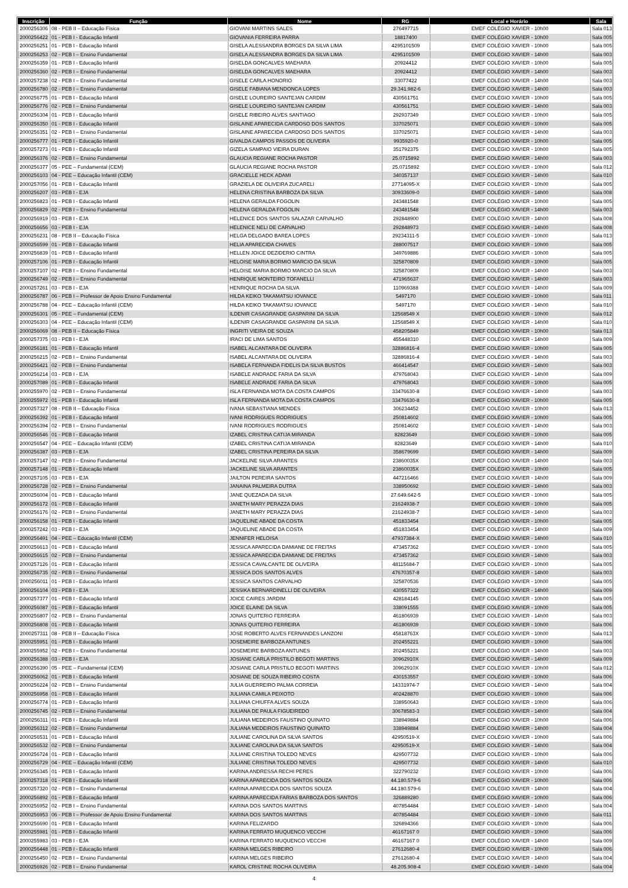| Inscrição | Função | Nome | RG | Local e Horário | Sala |
| --- | --- | --- | --- | --- | --- |
| 2000256306 | 08 - PEB II – Educação Física | GIOVANI MARTINS SALES | 276497715 | EMEF COLÉGIO XAVIER - 10h00 | Sala 013 |
| 2000256422 | 01 - PEB I - Educação Infantil | GIOVANIA FERREIRA PARRA | 18817400 | EMEF COLÉGIO XAVIER - 10h00 | Sala 005 |
| 2000256251 | 01 - PEB I - Educação Infantil | GISELA ALESSANDRA BORGES DA SILVA LIMA | 4295101509 | EMEF COLÉGIO XAVIER - 10h00 | Sala 005 |
| 2000256253 | 02 - PEB I – Ensino Fundamental | GISELA ALESSANDRA BORGES DA SILVA LIMA | 4295101509 | EMEF COLÉGIO XAVIER - 14h00 | Sala 003 |
| 2000256359 | 01 - PEB I - Educação Infantil | GISELDA GONCALVES MAEHARA | 20924412 | EMEF COLÉGIO XAVIER - 10h00 | Sala 005 |
| 2000256360 | 02 - PEB I – Ensino Fundamental | GISELDA GONCALVES MAEHARA | 20924412 | EMEF COLÉGIO XAVIER - 14h00 | Sala 003 |
| 2000257238 | 02 - PEB I – Ensino Fundamental | GISELE CARLA HONORIO | 33077422 | EMEF COLÉGIO XAVIER - 14h00 | Sala 003 |
| 2000256780 | 02 - PEB I – Ensino Fundamental | GISELE FABIANA MENDONCA LOPES | 29.341.982-6 | EMEF COLÉGIO XAVIER - 14h00 | Sala 003 |
| 2000256775 | 01 - PEB I - Educação Infantil | GISELE LOUREIRO SANTEJAN CARDIM | 430561751 | EMEF COLÉGIO XAVIER - 10h00 | Sala 005 |
| 2000256776 | 02 - PEB I – Ensino Fundamental | GISELE LOUREIRO SANTEJAN CARDIM | 430561751 | EMEF COLÉGIO XAVIER - 14h00 | Sala 003 |
| 2000256304 | 01 - PEB I - Educação Infantil | GISELE RIBEIRO ALVES SANTIAGO | 292937349 | EMEF COLÉGIO XAVIER - 10h00 | Sala 005 |
| 2000256350 | 01 - PEB I - Educação Infantil | GISLAINE APARECIDA CARDOSO DOS SANTOS | 337025071 | EMEF COLÉGIO XAVIER - 10h00 | Sala 005 |
| 2000256351 | 02 - PEB I – Ensino Fundamental | GISLAINE APARECIDA CARDOSO DOS SANTOS | 337025071 | EMEF COLÉGIO XAVIER - 14h00 | Sala 003 |
| 2000256777 | 01 - PEB I - Educação Infantil | GIVALDA CAMPOS PASSOS DE OLIVEIRA | 9935920-0 | EMEF COLÉGIO XAVIER - 10h00 | Sala 005 |
| 2000257273 | 01 - PEB I - Educação Infantil | GIZELA SAMPAIO VIEIRA DURAN | 351792375 | EMEF COLÉGIO XAVIER - 10h00 | Sala 005 |
| 2000256376 | 02 - PEB I – Ensino Fundamental | GLAUCIA REGIANE ROCHA PASTOR | 25.0715892 | EMEF COLÉGIO XAVIER - 14h00 | Sala 003 |
| 2000256377 | 05 - PEE – Fundamental (CEM) | GLAUCIA REGIANE ROCHA PASTOR | 25.0715892 | EMEF COLÉGIO XAVIER - 10h00 | Sala 012 |
| 2000256103 | 04 - PEE – Educação Infantil (CEM) | GRACIELLE HECK ADAMI | 340357137 | EMEF COLÉGIO XAVIER - 14h00 | Sala 010 |
| 2000257056 | 01 - PEB I - Educação Infantil | GRAZIELA DE OLIVEIRA ZUCARELI | 27714095-X | EMEF COLÉGIO XAVIER - 10h00 | Sala 005 |
| 2000256207 | 03 - PEB I - EJA | HELENA CRISTINA BARBOZA DA SILVA | 30933609-0 | EMEF COLÉGIO XAVIER - 14h00 | Sala 008 |
| 2000256823 | 01 - PEB I - Educação Infantil | HELENA GERALDA FOGOLIN | 243481548 | EMEF COLÉGIO XAVIER - 10h00 | Sala 005 |
| 2000256829 | 02 - PEB I – Ensino Fundamental | HELENA GERALDA FOGOLIN | 243481548 | EMEF COLÉGIO XAVIER - 14h00 | Sala 003 |
| 2000256919 | 03 - PEB I - EJA | HELENICE DOS SANTOS SALAZAR CARVALHO | 292848900 | EMEF COLÉGIO XAVIER - 14h00 | Sala 008 |
| 2000256656 | 03 - PEB I - EJA | HELENICE NELI DE CARVALHO | 292848973 | EMEF COLÉGIO XAVIER - 14h00 | Sala 008 |
| 2000256231 | 08 - PEB II – Educação Física | HELGA DELGADO BAREA LOPES | 29234311-5 | EMEF COLÉGIO XAVIER - 10h00 | Sala 013 |
| 2000256599 | 01 - PEB I - Educação Infantil | HELIA APARECIDA CHAVES | 288007517 | EMEF COLÉGIO XAVIER - 10h00 | Sala 005 |
| 2000256839 | 01 - PEB I - Educação Infantil | HELLEN JOICE DEZIDERIO CINTRA | 349769886 | EMEF COLÉGIO XAVIER - 10h00 | Sala 005 |
| 2000257106 | 01 - PEB I - Educação Infantil | HELOISE MARIA BORMIO MARCIO DA SILVA | 325870809 | EMEF COLÉGIO XAVIER - 10h00 | Sala 005 |
| 2000257107 | 02 - PEB I – Ensino Fundamental | HELOISE MARIA BORMIO MARCIO DA SILVA | 325870809 | EMEF COLÉGIO XAVIER - 14h00 | Sala 003 |
| 2000256749 | 02 - PEB I – Ensino Fundamental | HENRIQUE MONTEIRO TOFANELLI | 471965637 | EMEF COLÉGIO XAVIER - 14h00 | Sala 003 |
| 2000257261 | 03 - PEB I - EJA | HENRIQUE ROCHA DA SILVA | 110969388 | EMEF COLÉGIO XAVIER - 14h00 | Sala 009 |
| 2000256787 | 06 - PEB I – Professor de Apoio Ensino Fundamental | HILDA KEIKO TAKAMATSU IOVANCE | 5497170 | EMEF COLÉGIO XAVIER - 10h00 | Sala 011 |
| 2000256788 | 04 - PEE – Educação Infantil (CEM) | HILDA KEIKO TAKAMATSU IOVANCE | 5497170 | EMEF COLÉGIO XAVIER - 14h00 | Sala 010 |
| 2000256301 | 05 - PEE – Fundamental (CEM) | ILDENIR CASAGRANDE GASPARINI DA SILVA | 12568549 X | EMEF COLÉGIO XAVIER - 10h00 | Sala 012 |
| 2000256303 | 04 - PEE – Educação Infantil (CEM) | ILDENIR CASAGRANDE GASPARINI DA SILVA | 12568549 X | EMEF COLÉGIO XAVIER - 14h00 | Sala 010 |
| 2000256069 | 08 - PEB II – Educação Física | INGRITI VIEIRA DE SOUZA | 458205849 | EMEF COLÉGIO XAVIER - 10h00 | Sala 013 |
| 2000257375 | 03 - PEB I - EJA | IRACI DE LIMA SANTOS | 455448310 | EMEF COLÉGIO XAVIER - 14h00 | Sala 009 |
| 2000256181 | 01 - PEB I - Educação Infantil | ISABEL ALCANTARA DE OLIVEIRA | 32886816-4 | EMEF COLÉGIO XAVIER - 10h00 | Sala 005 |
| 2000256215 | 02 - PEB I – Ensino Fundamental | ISABEL ALCANTARA DE OLIVEIRA | 32886816-4 | EMEF COLÉGIO XAVIER - 14h00 | Sala 003 |
| 2000256421 | 02 - PEB I – Ensino Fundamental | ISABELA FERNANDA FIDELIS DA SILVA BUSTOS | 466414547 | EMEF COLÉGIO XAVIER - 14h00 | Sala 003 |
| 2000256214 | 03 - PEB I - EJA | ISABELE ANDRADE FARIA DA SILVA | 479768043 | EMEF COLÉGIO XAVIER - 14h00 | Sala 009 |
| 2000257089 | 01 - PEB I - Educação Infantil | ISABELE ANDRADE FARIA DA SILVA | 479768043 | EMEF COLÉGIO XAVIER - 10h00 | Sala 005 |
| 2000255970 | 02 - PEB I – Ensino Fundamental | ISLA FERNANDA MOTA DA COSTA CAMPOS | 33476630-8 | EMEF COLÉGIO XAVIER - 14h00 | Sala 003 |
| 2000255972 | 01 - PEB I - Educação Infantil | ISLA FERNANDA MOTA DA COSTA CAMPOS | 33476630-8 | EMEF COLÉGIO XAVIER - 10h00 | Sala 005 |
| 2000257327 | 08 - PEB II – Educação Física | IVANA SEBASTIANA MENDES | 306234452 | EMEF COLÉGIO XAVIER - 10h00 | Sala 013 |
| 2000256392 | 01 - PEB I - Educação Infantil | IVANI RODRIGUES RODRIGUES | 250814602 | EMEF COLÉGIO XAVIER - 10h00 | Sala 005 |
| 2000256394 | 02 - PEB I – Ensino Fundamental | IVANI RODRIGUES RODRIGUES | 250814602 | EMEF COLÉGIO XAVIER - 14h00 | Sala 003 |
| 2000256546 | 01 - PEB I - Educação Infantil | IZABEL CRISTINA CATIJA MIRANDA | 82823649 | EMEF COLÉGIO XAVIER - 10h00 | Sala 005 |
| 2000256547 | 04 - PEE – Educação Infantil (CEM) | IZABEL CRISTINA CATIJA MIRANDA | 82823649 | EMEF COLÉGIO XAVIER - 14h00 | Sala 010 |
| 2000256387 | 03 - PEB I - EJA | IZABEL CRISTINA PEREIRA DA SILVA | 358679699 | EMEF COLÉGIO XAVIER - 14h00 | Sala 009 |
| 2000257147 | 02 - PEB I – Ensino Fundamental | JACKELINE SILVA ARANTES | 23860035X | EMEF COLÉGIO XAVIER - 14h00 | Sala 003 |
| 2000257148 | 01 - PEB I - Educação Infantil | JACKELINE SILVA ARANTES | 23860035X | EMEF COLÉGIO XAVIER - 10h00 | Sala 005 |
| 2000257105 | 03 - PEB I - EJA | JAILTON PEREIRA SANTOS | 447216466 | EMEF COLÉGIO XAVIER - 14h00 | Sala 009 |
| 2000256728 | 02 - PEB I – Ensino Fundamental | JANAINA PALMEIRA DUTRA | 338950692 | EMEF COLÉGIO XAVIER - 14h00 | Sala 003 |
| 2000256004 | 01 - PEB I - Educação Infantil | JANE QUEZADA DA SILVA | 27.649.642-5 | EMEF COLÉGIO XAVIER - 10h00 | Sala 005 |
| 2000256172 | 01 - PEB I - Educação Infantil | JANETH MARY PERAZZA DIAS | 21624938-7 | EMEF COLÉGIO XAVIER - 10h00 | Sala 005 |
| 2000256176 | 02 - PEB I – Ensino Fundamental | JANETH MARY PERAZZA DIAS | 21624938-7 | EMEF COLÉGIO XAVIER - 14h00 | Sala 003 |
| 2000256158 | 01 - PEB I - Educação Infantil | JAQUELINE ABADE DA COSTA | 451833454 | EMEF COLÉGIO XAVIER - 10h00 | Sala 005 |
| 2000257242 | 03 - PEB I - EJA | JAQUELINE ABADE DA COSTA | 451833454 | EMEF COLÉGIO XAVIER - 14h00 | Sala 009 |
| 2000256491 | 04 - PEE – Educação Infantil (CEM) | JENNIFER HELOISA | 47937384-X | EMEF COLÉGIO XAVIER - 14h00 | Sala 010 |
| 2000256613 | 01 - PEB I - Educação Infantil | JESSICA APARECIDA DAMIANE DE FREITAS | 473457362 | EMEF COLÉGIO XAVIER - 10h00 | Sala 005 |
| 2000256615 | 02 - PEB I – Ensino Fundamental | JESSICA APARECIDA DAMIANE DE FREITAS | 473457362 | EMEF COLÉGIO XAVIER - 14h00 | Sala 003 |
| 2000257126 | 01 - PEB I - Educação Infantil | JESSICA CAVALCANTE DE OLIVEIRA | 48115684-7 | EMEF COLÉGIO XAVIER - 10h00 | Sala 005 |
| 2000256735 | 02 - PEB I – Ensino Fundamental | JESSICA DOS SANTOS ALVES | 47670357-8 | EMEF COLÉGIO XAVIER - 14h00 | Sala 003 |
| 2000256011 | 01 - PEB I - Educação Infantil | JESSICA SANTOS CARVALHO | 325870536 | EMEF COLÉGIO XAVIER - 10h00 | Sala 005 |
| 2000256104 | 03 - PEB I - EJA | JESSIKA BERNARDINELLI DE OLIVEIRA | 430557322 | EMEF COLÉGIO XAVIER - 14h00 | Sala 009 |
| 2000257377 | 01 - PEB I - Educação Infantil | JOICE CAIRES JARDIM | 428184145 | EMEF COLÉGIO XAVIER - 10h00 | Sala 005 |
| 2000256087 | 01 - PEB I - Educação Infantil | JOICE ELAINE DA SILVA | 338091555 | EMEF COLÉGIO XAVIER - 10h00 | Sala 005 |
| 2000256807 | 02 - PEB I – Ensino Fundamental | JONAS QUITERIO FERREIRA | 461806939 | EMEF COLÉGIO XAVIER - 14h00 | Sala 003 |
| 2000256808 | 01 - PEB I - Educação Infantil | JONAS QUITERIO FERREIRA | 461806939 | EMEF COLÉGIO XAVIER - 10h00 | Sala 006 |
| 2000257311 | 08 - PEB II – Educação Física | JOSE ROBERTO ALVES FERNANDES LANZONI | 45818763X | EMEF COLÉGIO XAVIER - 10h00 | Sala 013 |
| 2000255951 | 01 - PEB I - Educação Infantil | JOSEMEIRE BARBOZA ANTUNES | 202455221 | EMEF COLÉGIO XAVIER - 10h00 | Sala 006 |
| 2000255952 | 02 - PEB I – Ensino Fundamental | JOSEMEIRE BARBOZA ANTUNES | 202455221 | EMEF COLÉGIO XAVIER - 14h00 | Sala 003 |
| 2000256388 | 03 - PEB I - EJA | JOSIANE CARLA PRISTILO BEGOTI MARTINS | 30962910X | EMEF COLÉGIO XAVIER - 14h00 | Sala 009 |
| 2000256390 | 05 - PEE – Fundamental (CEM) | JOSIANE CARLA PRISTILO BEGOTI MARTINS | 30962910X | EMEF COLÉGIO XAVIER - 10h00 | Sala 012 |
| 2000256062 | 01 - PEB I - Educação Infantil | JOSIANE DE SOUZA RIBEIRO COSTA | 430153557 | EMEF COLÉGIO XAVIER - 10h00 | Sala 006 |
| 2000256224 | 02 - PEB I – Ensino Fundamental | JULIA GUERREIRO PALMA CORREIA | 14331974-7 | EMEF COLÉGIO XAVIER - 14h00 | Sala 004 |
| 2000256958 | 01 - PEB I - Educação Infantil | JULIANA CAMILA PEIXOTO | 402428870 | EMEF COLÉGIO XAVIER - 10h00 | Sala 006 |
| 2000256774 | 01 - PEB I - Educação Infantil | JULIANA CHIUFFA ALVES SOUZA | 338950643 | EMEF COLÉGIO XAVIER - 10h00 | Sala 006 |
| 2000256745 | 02 - PEB I – Ensino Fundamental | JULIANA DE PAULA FIGUEIREDO | 30678583-3 | EMEF COLÉGIO XAVIER - 14h00 | Sala 004 |
| 2000256311 | 01 - PEB I - Educação Infantil | JULIANA MEDEIROS FAUSTINO QUINATO | 338949884 | EMEF COLÉGIO XAVIER - 10h00 | Sala 006 |
| 2000256312 | 02 - PEB I – Ensino Fundamental | JULIANA MEDEIROS FAUSTINO QUINATO | 338949884 | EMEF COLÉGIO XAVIER - 14h00 | Sala 004 |
| 2000256531 | 01 - PEB I - Educação Infantil | JULIANE CAROLINA DA SILVA SANTOS | 42950519-X | EMEF COLÉGIO XAVIER - 10h00 | Sala 006 |
| 2000256532 | 02 - PEB I – Ensino Fundamental | JULIANE CAROLINA DA SILVA SANTOS | 42950519-X | EMEF COLÉGIO XAVIER - 14h00 | Sala 004 |
| 2000256724 | 01 - PEB I - Educação Infantil | JULIANE CRISTINA TOLEDO NEVES | 429507732 | EMEF COLÉGIO XAVIER - 10h00 | Sala 006 |
| 2000256729 | 04 - PEE – Educação Infantil (CEM) | JULIANE CRISTINA TOLEDO NEVES | 429507732 | EMEF COLÉGIO XAVIER - 14h00 | Sala 010 |
| 2000256345 | 01 - PEB I - Educação Infantil | KARINA ANDRESSA RECHI PERES | 322790232 | EMEF COLÉGIO XAVIER - 10h00 | Sala 006 |
| 2000257318 | 01 - PEB I - Educação Infantil | KARINA APARECIDA DOS SANTOS SOUZA | 44.180.579-6 | EMEF COLÉGIO XAVIER - 10h00 | Sala 006 |
| 2000257320 | 02 - PEB I – Ensino Fundamental | KARINA APARECIDA DOS SANTOS SOUZA | 44.180.579-6 | EMEF COLÉGIO XAVIER - 14h00 | Sala 004 |
| 2000256892 | 01 - PEB I - Educação Infantil | KARINA APARECIDA FARIAS BARBOZA DOS SANTOS | 326889280 | EMEF COLÉGIO XAVIER - 10h00 | Sala 006 |
| 2000256952 | 02 - PEB I – Ensino Fundamental | KARINA DOS SANTOS MARTINS | 407854484 | EMEF COLÉGIO XAVIER - 14h00 | Sala 004 |
| 2000256953 | 06 - PEB I – Professor de Apoio Ensino Fundamental | KARINA DOS SANTOS MARTINS | 407854484 | EMEF COLÉGIO XAVIER - 10h00 | Sala 011 |
| 2000256690 | 01 - PEB I - Educação Infantil | KARINA FELIZARDO | 326894366 | EMEF COLÉGIO XAVIER - 10h00 | Sala 006 |
| 2000255981 | 01 - PEB I - Educação Infantil | KARINA FERRATO MUQUENCO VECCHI | 46167167 0 | EMEF COLÉGIO XAVIER - 10h00 | Sala 006 |
| 2000255983 | 03 - PEB I - EJA | KARINA FERRATO MUQUENCO VECCHI | 46167167 0 | EMEF COLÉGIO XAVIER - 14h00 | Sala 009 |
| 2000256448 | 01 - PEB I - Educação Infantil | KARINA MELGES RIBEIRO | 27612680-4 | EMEF COLÉGIO XAVIER - 10h00 | Sala 006 |
| 2000256450 | 02 - PEB I – Ensino Fundamental | KARINA MELGES RIBEIRO | 27612680-4 | EMEF COLÉGIO XAVIER - 14h00 | Sala 004 |
| 2000256926 | 02 - PEB I – Ensino Fundamental | KAROL CRISTINE ROCHA OLIVEIRA | 48.205.908-4 | EMEF COLÉGIO XAVIER - 14h00 | Sala 004 |
4